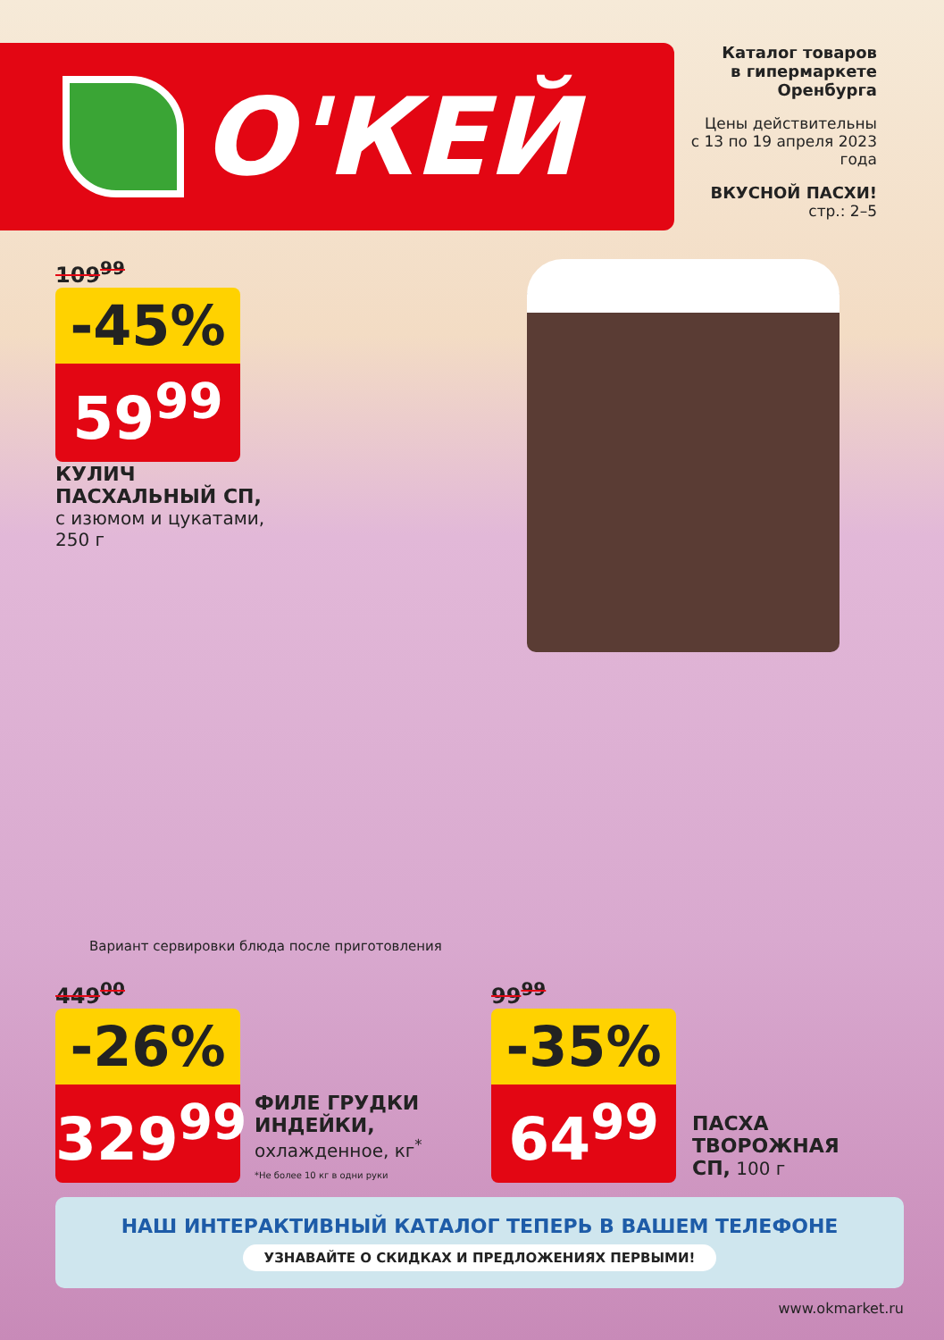О'КЕЙ
Каталог товаров
в гипермаркете
Оренбурга
Цены действительны
с 13 по 19 апреля 2023 года
ВКУСНОЙ ПАСХИ!
стр.: 2–5
109<sup>99</sup>
-45%
59<sup>99</sup>
КУЛИЧ
ПАСХАЛЬНЫЙ СП,
с изюмом и цукатами,
250 г
Вариант сервировки блюда после приготовления
449<sup>00</sup>
-26%
329<sup>99</sup>
ФИЛЕ ГРУДКИ
ИНДЕЙКИ,
охлажденное, кг<sup>*</sup>
*Не более 10 кг в одни руки
99<sup>99</sup>
-35%
64<sup>99</sup>
ПАСХА
ТВОРОЖНАЯ
СП, 100 г
НАШ ИНТЕРАКТИВНЫЙ КАТАЛОГ ТЕПЕРЬ В ВАШЕМ ТЕЛЕФОНЕ
УЗНАВАЙТЕ О СКИДКАХ И ПРЕДЛОЖЕНИЯХ ПЕРВЫМИ!
www.okmarket.ru